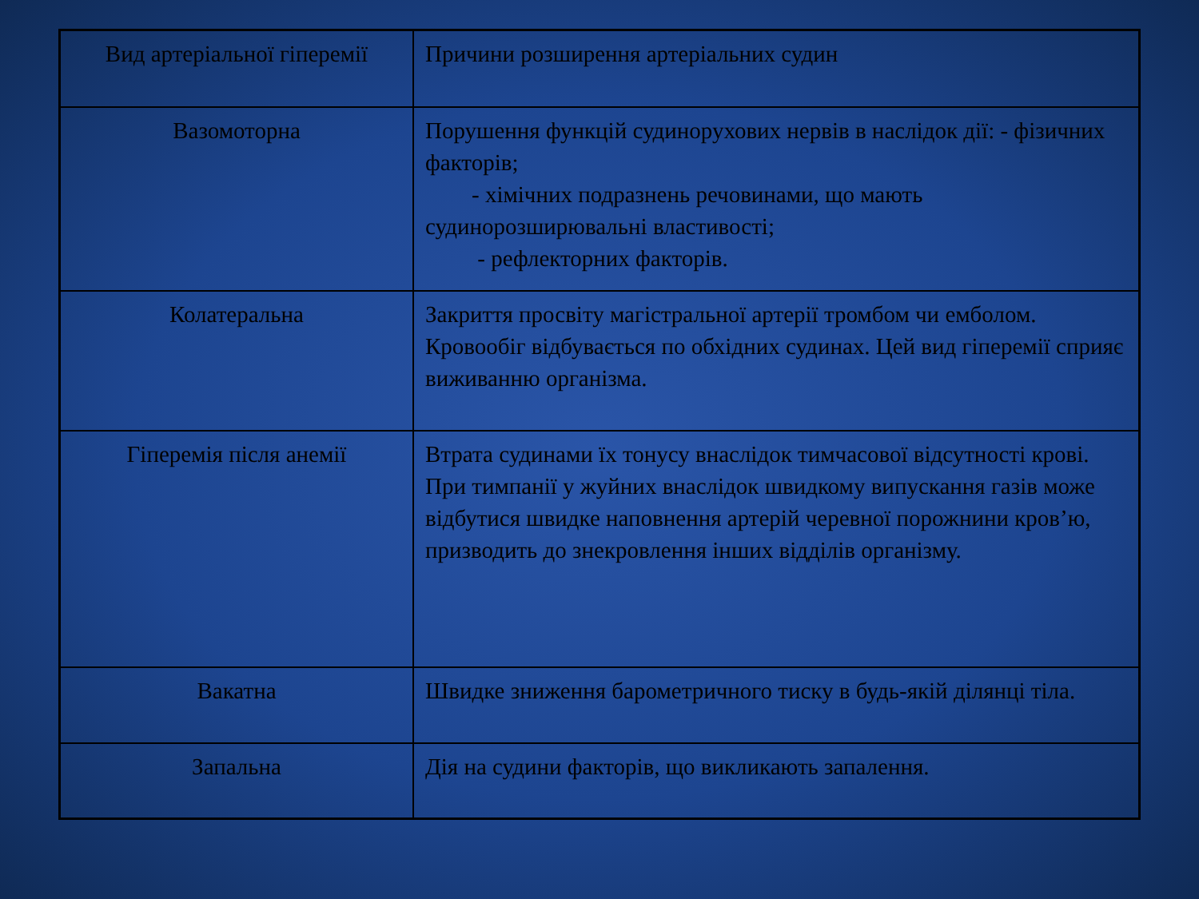| Вид артеріальної гіперемії | Причини розширення артеріальних судин |
| Вазомоторна | Порушення функцій судинорухових нервів в наслідок дії: - фізичних факторів; - хімічних подразнень речовинами, що мають судинорозширювальні властивості; - рефлекторних факторів. |
| Колатеральна | Закриття просвіту магістральної артерії тромбом чи емболом. Кровообіг відбувається по обхідних судинах. Цей вид гіперемії сприяє виживанню організма. |
| Гіперемія після анемії | Втрата судинами їх тонусу внаслідок тимчасової відсутності крові. При тимпанії у жуйних внаслідок швидкому випускання газів може відбутися швидке наповнення артерій черевної порожнини кров’ю, призводить до знекровлення інших відділів організму. |
| Вакатна | Швидке зниження барометричного тиску в будь-якій ділянці тіла. |
| Запальна | Дія на судини факторів, що викликають запалення. |